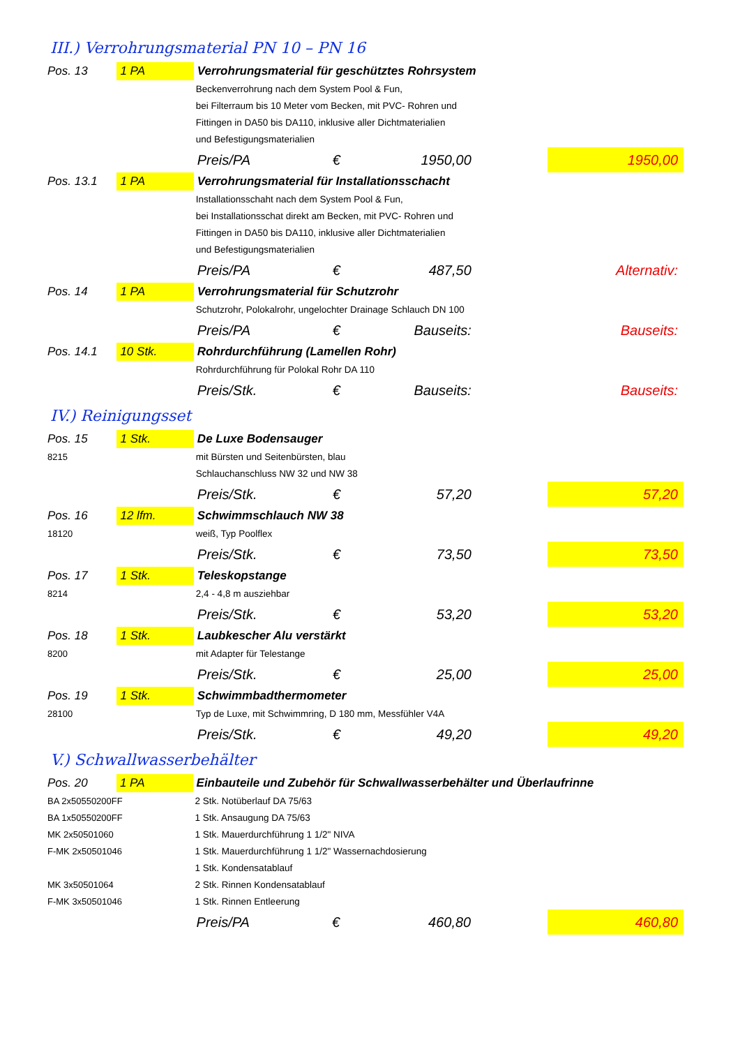III.) Verrohrungsmaterial PN 10 – PN 16
| Pos. 13 | 1 PA | Verrohrungsmaterial für geschütztes Rohrsystem | | | | |
| | | Beckenverrohrung nach dem System Pool & Fun, | | | | |
| | | bei Filterraum bis 10 Meter vom Becken, mit PVC- Rohren und | | | | |
| | | Fittingen in DA50 bis DA110, inklusive aller Dichtmaterialien | | | | |
| | | und Befestigungsmaterialien | | | | |
| | | Preis/PA | € | 1950,00 | | 1950,00 |
| Pos. 13.1 | 1 PA | Verrohrungsmaterial für Installationsschacht | | | | |
| | | Installationsschaht nach dem System Pool & Fun, | | | | |
| | | bei Installationsschat direkt am Becken, mit PVC- Rohren und | | | | |
| | | Fittingen in DA50 bis DA110, inklusive aller Dichtmaterialien | | | | |
| | | und Befestigungsmaterialien | | | | |
| | | Preis/PA | € | 487,50 | | Alternativ: |
| Pos. 14 | 1 PA | Verrohrungsmaterial für Schutzrohr | | | | |
| | | Schutzrohr, Polokalrohr, ungelochter Drainage Schlauch DN 100 | | | | |
| | | Preis/PA | € | Bauseits: | | Bauseits: |
| Pos. 14.1 | 10 Stk. | Rohrdurchführung (Lamellen Rohr) | | | | |
| | | Rohrdurchführung für Polokal Rohr DA 110 | | | | |
| | | Preis/Stk. | € | Bauseits: | | Bauseits: |
IV.) Reinigungsset
| Pos. 15 | 1 Stk. | De Luxe Bodensauger | | | | |
| 8215 | | mit Bürsten und Seitenbürsten, blau | | | | |
| | | Schlauchanschluss NW 32 und NW 38 | | | | |
| | | Preis/Stk. | € | 57,20 | | 57,20 |
| Pos. 16 | 12 lfm. | Schwimmschlauch NW 38 | | | | |
| 18120 | | weiß, Typ Poolflex | | | | |
| | | Preis/Stk. | € | 73,50 | | 73,50 |
| Pos. 17 | 1 Stk. | Teleskopstange | | | | |
| 8214 | | 2,4 - 4,8 m ausziehbar | | | | |
| | | Preis/Stk. | € | 53,20 | | 53,20 |
| Pos. 18 | 1 Stk. | Laubkescher Alu verstärkt | | | | |
| 8200 | | mit Adapter für Telestange | | | | |
| | | Preis/Stk. | € | 25,00 | | 25,00 |
| Pos. 19 | 1 Stk. | Schwimmbadthermometer | | | | |
| 28100 | | Typ de Luxe, mit Schwimmring, D 180 mm, Messfühler V4A | | | | |
| | | Preis/Stk. | € | 49,20 | | 49,20 |
V.) Schwallwasserbehälter
| Pos. 20 | 1 PA | Einbauteile und Zubehör für Schwallwasserbehälter und Überlaufrinne | | | | |
| BA 2x50550200FF | | 2 Stk. Notüberlauf DA 75/63 | | | | |
| BA 1x50550200FF | | 1 Stk. Ansaugung DA 75/63 | | | | |
| MK 2x50501060 | | 1 Stk. Mauerdurchführung 1 1/2" NIVA | | | | |
| F-MK 2x50501046 | | 1 Stk. Mauerdurchführung 1 1/2" Wassernachdosierung | | | | |
| | | 1 Stk. Kondensatablauf | | | | |
| MK 3x50501064 | | 2 Stk. Rinnen Kondensatablauf | | | | |
| F-MK 3x50501046 | | 1 Stk. Rinnen Entleerung | | | | |
| | | Preis/PA | € | 460,80 | | 460,80 |